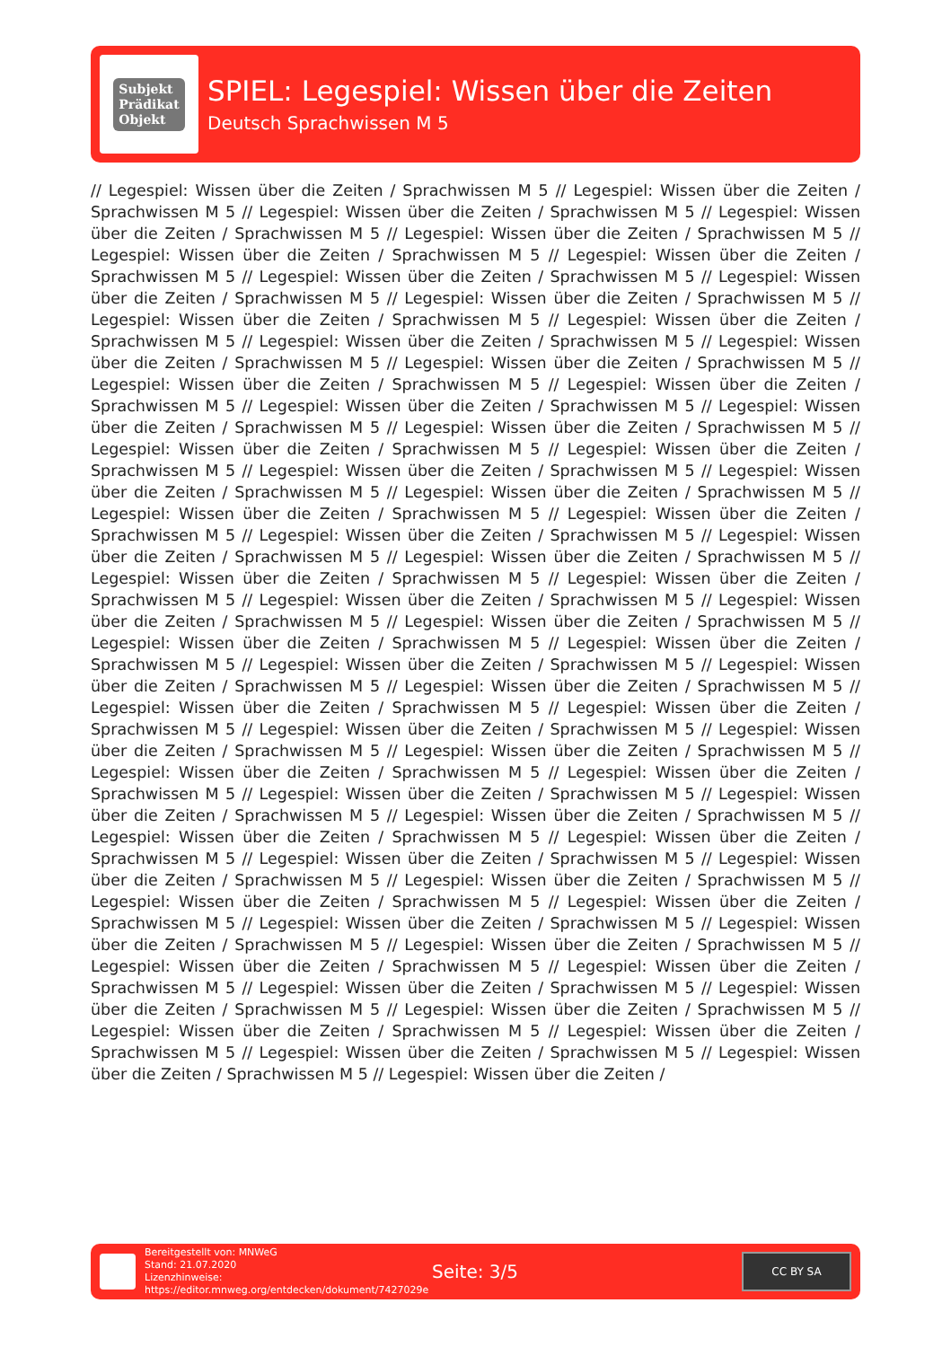Subjekt
Prädikat
Objekt
SPIEL: Legespiel: Wissen über die Zeiten
Deutsch Sprachwissen M 5
// Legespiel: Wissen über die Zeiten / Sprachwissen M 5 // Legespiel: Wissen über die Zeiten / Sprachwissen M 5 // Legespiel: Wissen über die Zeiten / Sprachwissen M 5 // Legespiel: Wissen über die Zeiten / Sprachwissen M 5 // Legespiel: Wissen über die Zeiten / Sprachwissen M 5 // Legespiel: Wissen über die Zeiten / Sprachwissen M 5 // Legespiel: Wissen über die Zeiten / Sprachwissen M 5 // Legespiel: Wissen über die Zeiten / Sprachwissen M 5 // Legespiel: Wissen über die Zeiten / Sprachwissen M 5 // Legespiel: Wissen über die Zeiten / Sprachwissen M 5 // Legespiel: Wissen über die Zeiten / Sprachwissen M 5 // Legespiel: Wissen über die Zeiten / Sprachwissen M 5 // Legespiel: Wissen über die Zeiten / Sprachwissen M 5 // Legespiel: Wissen über die Zeiten / Sprachwissen M 5 // Legespiel: Wissen über die Zeiten / Sprachwissen M 5 // Legespiel: Wissen über die Zeiten / Sprachwissen M 5 // Legespiel: Wissen über die Zeiten / Sprachwissen M 5 // Legespiel: Wissen über die Zeiten / Sprachwissen M 5 // Legespiel: Wissen über die Zeiten / Sprachwissen M 5 // Legespiel: Wissen über die Zeiten / Sprachwissen M 5 // Legespiel: Wissen über die Zeiten / Sprachwissen M 5 // Legespiel: Wissen über die Zeiten / Sprachwissen M 5 // Legespiel: Wissen über die Zeiten / Sprachwissen M 5 // Legespiel: Wissen über die Zeiten / Sprachwissen M 5 // Legespiel: Wissen über die Zeiten / Sprachwissen M 5 // Legespiel: Wissen über die Zeiten / Sprachwissen M 5 // Legespiel: Wissen über die Zeiten / Sprachwissen M 5 // Legespiel: Wissen über die Zeiten / Sprachwissen M 5 // Legespiel: Wissen über die Zeiten / Sprachwissen M 5 // Legespiel: Wissen über die Zeiten / Sprachwissen M 5 // Legespiel: Wissen über die Zeiten / Sprachwissen M 5 // Legespiel: Wissen über die Zeiten / Sprachwissen M 5 // Legespiel: Wissen über die Zeiten / Sprachwissen M 5 // Legespiel: Wissen über die Zeiten / Sprachwissen M 5 // Legespiel: Wissen über die Zeiten / Sprachwissen M 5 // Legespiel: Wissen über die Zeiten / Sprachwissen M 5 // Legespiel: Wissen über die Zeiten / Sprachwissen M 5 // Legespiel: Wissen über die Zeiten / Sprachwissen M 5 // Legespiel: Wissen über die Zeiten / Sprachwissen M 5 // Legespiel: Wissen über die Zeiten / Sprachwissen M 5 // Legespiel: Wissen über die Zeiten / Sprachwissen M 5 // Legespiel: Wissen über die Zeiten / Sprachwissen M 5 // Legespiel: Wissen über die Zeiten / Sprachwissen M 5 // Legespiel: Wissen über die Zeiten / Sprachwissen M 5 // Legespiel: Wissen über die Zeiten / Sprachwissen M 5 // Legespiel: Wissen über die Zeiten / Sprachwissen M 5 // Legespiel: Wissen über die Zeiten / Sprachwissen M 5 // Legespiel: Wissen über die Zeiten / Sprachwissen M 5 // Legespiel: Wissen über die Zeiten / Sprachwissen M 5 // Legespiel: Wissen über die Zeiten / Sprachwissen M 5 // Legespiel: Wissen über die Zeiten / Sprachwissen M 5 // Legespiel: Wissen über die Zeiten / Sprachwissen M 5 // Legespiel: Wissen über die Zeiten / Sprachwissen M 5 // Legespiel: Wissen über die Zeiten / Sprachwissen M 5 // Legespiel: Wissen über die Zeiten / Sprachwissen M 5 // Legespiel: Wissen über die Zeiten / Sprachwissen M 5 // Legespiel: Wissen über die Zeiten / Sprachwissen M 5 // Legespiel: Wissen über die Zeiten / Sprachwissen M 5 // Legespiel: Wissen über die Zeiten / Sprachwissen M 5 // Legespiel: Wissen über die Zeiten / Sprachwissen M 5 // Legespiel: Wissen über die Zeiten / Sprachwissen M 5 // Legespiel: Wissen über die Zeiten / Sprachwissen M 5 // Legespiel: Wissen über die Zeiten / Sprachwissen M 5 // Legespiel: Wissen über die Zeiten / Sprachwissen M 5 // Legespiel: Wissen über die Zeiten / Sprachwissen M 5 // Legespiel: Wissen über die Zeiten / Sprachwissen M 5 // Legespiel: Wissen über die Zeiten / Sprachwissen M 5 // Legespiel: Wissen über die Zeiten / Sprachwissen M 5 // Legespiel: Wissen über die Zeiten / Sprachwissen M 5 // Legespiel: Wissen über die Zeiten /
Bereitgestellt von: MNWeG
Stand: 21.07.2020
Lizenzhinweise: https://editor.mnweg.org/entdecken/dokument/7427029e
Seite: 3/5
CC BY SA